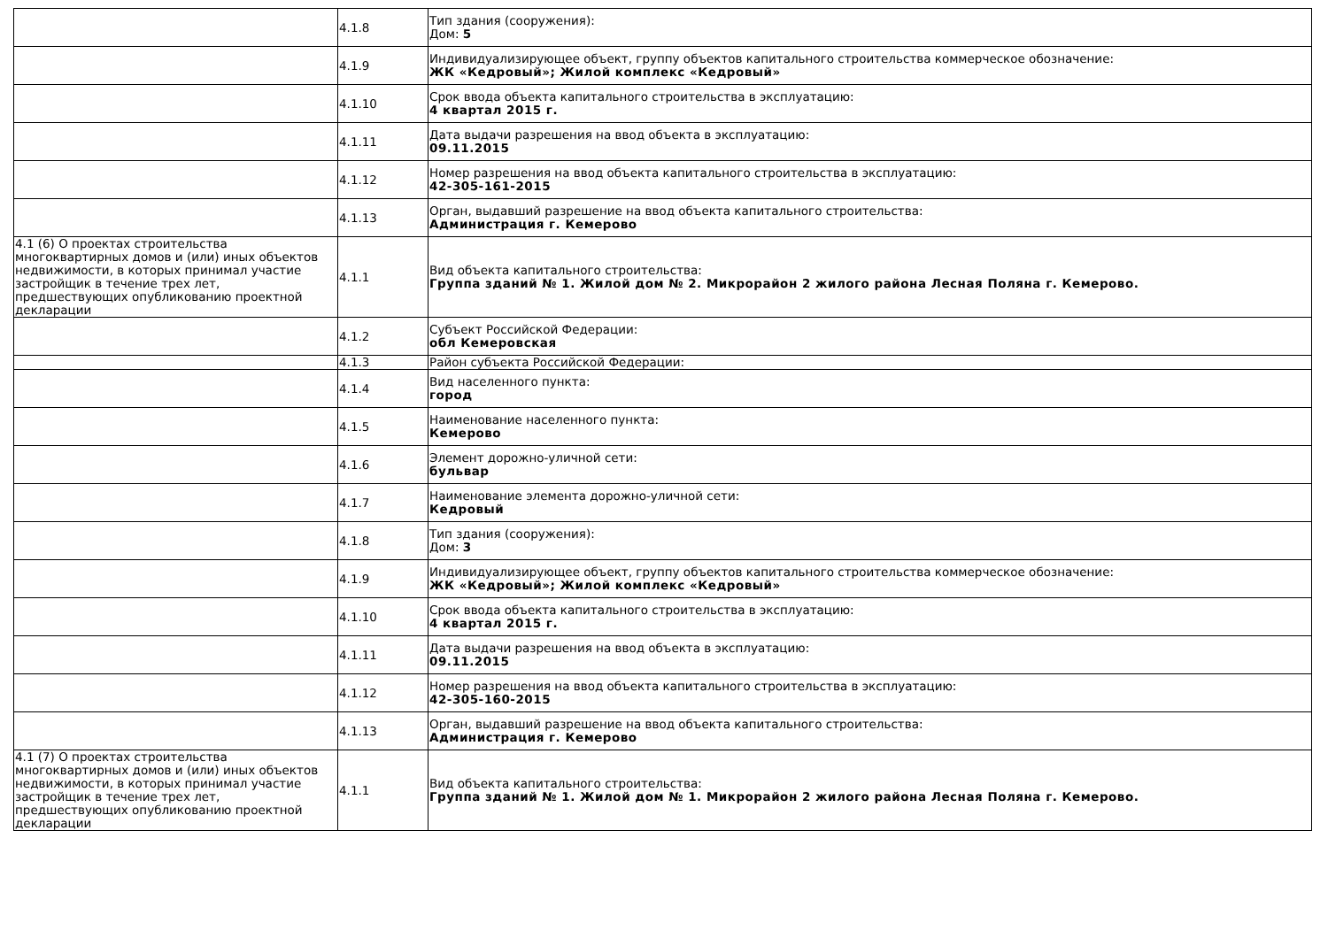| | 4.1.8 | Тип здания (сооружения): Дом: 5 |
| | 4.1.9 | Индивидуализирующее объект, группу объектов капитального строительства коммерческое обозначение: ЖК «Кедровый»; Жилой комплекс «Кедровый» |
| | 4.1.10 | Срок ввода объекта капитального строительства в эксплуатацию: 4 квартал 2015 г. |
| | 4.1.11 | Дата выдачи разрешения на ввод объекта в эксплуатацию: 09.11.2015 |
| | 4.1.12 | Номер разрешения на ввод объекта капитального строительства в эксплуатацию: 42-305-161-2015 |
| | 4.1.13 | Орган, выдавший разрешение на ввод объекта капитального строительства: Администрация г. Кемерово |
| 4.1 (6) О проектах строительства многоквартирных домов и (или) иных объектов недвижимости, в которых принимал участие застройщик в течение трех лет, предшествующих опубликованию проектной декларации | 4.1.1 | Вид объекта капитального строительства: Группа зданий № 1. Жилой дом № 2. Микрорайон 2 жилого района Лесная Поляна г. Кемерово. |
| | 4.1.2 | Субъект Российской Федерации: обл Кемеровская |
| | 4.1.3 | Район субъекта Российской Федерации: |
| | 4.1.4 | Вид населенного пункта: город |
| | 4.1.5 | Наименование населенного пункта: Кемерово |
| | 4.1.6 | Элемент дорожно-уличной сети: бульвар |
| | 4.1.7 | Наименование элемента дорожно-уличной сети: Кедровый |
| | 4.1.8 | Тип здания (сооружения): Дом: 3 |
| | 4.1.9 | Индивидуализирующее объект, группу объектов капитального строительства коммерческое обозначение: ЖК «Кедровый»; Жилой комплекс «Кедровый» |
| | 4.1.10 | Срок ввода объекта капитального строительства в эксплуатацию: 4 квартал 2015 г. |
| | 4.1.11 | Дата выдачи разрешения на ввод объекта в эксплуатацию: 09.11.2015 |
| | 4.1.12 | Номер разрешения на ввод объекта капитального строительства в эксплуатацию: 42-305-160-2015 |
| | 4.1.13 | Орган, выдавший разрешение на ввод объекта капитального строительства: Администрация г. Кемерово |
| 4.1 (7) О проектах строительства многоквартирных домов и (или) иных объектов недвижимости, в которых принимал участие застройщик в течение трех лет, предшествующих опубликованию проектной декларации | 4.1.1 | Вид объекта капитального строительства: Группа зданий № 1. Жилой дом № 1. Микрорайон 2 жилого района Лесная Поляна г. Кемерово. |